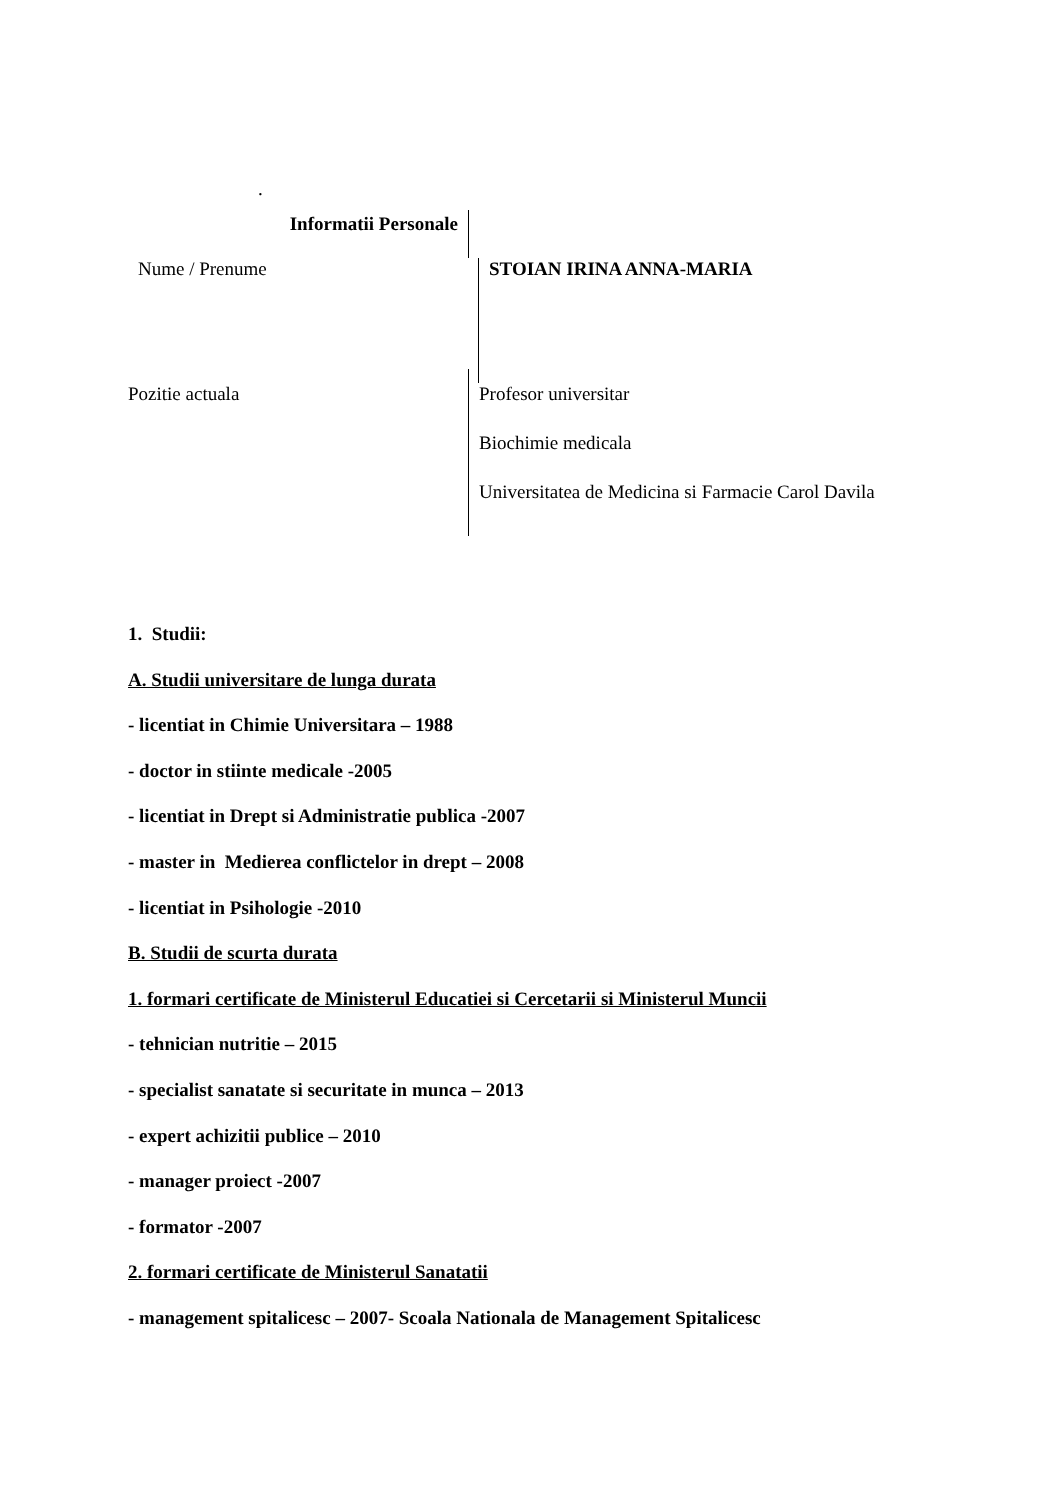.
Informatii Personale
Nume / Prenume
STOIAN IRINA ANNA-MARIA
Pozitie actuala
Profesor universitar
Biochimie medicala
Universitatea de Medicina si Farmacie Carol Davila
1. Studii:
A. Studii universitare de lunga durata
- licentiat in Chimie Universitara – 1988
- doctor in stiinte medicale -2005
- licentiat in Drept si Administratie publica -2007
- master in Medierea conflictelor in drept – 2008
- licentiat in Psihologie -2010
B. Studii de scurta durata
1. formari certificate de Ministerul Educatiei si Cercetarii si Ministerul Muncii
- tehnician nutritie – 2015
- specialist sanatate si securitate in munca – 2013
- expert achizitii publice – 2010
- manager proiect -2007
- formator -2007
2. formari certificate de Ministerul Sanatatii
- management spitalicesc – 2007- Scoala Nationala de Management Spitalicesc